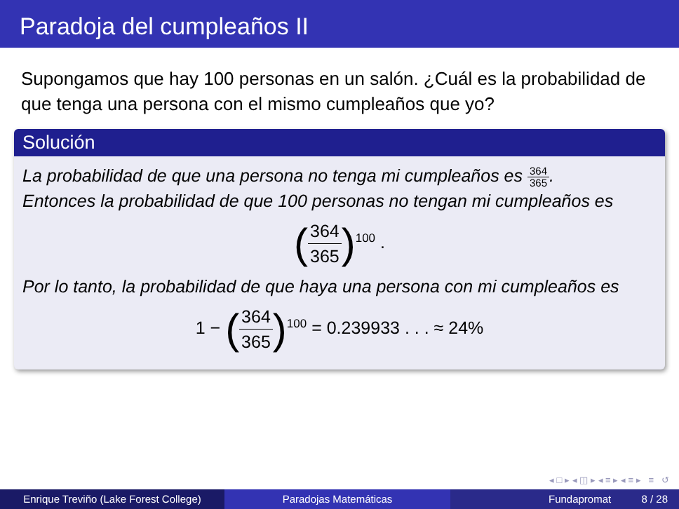Paradoja del cumpleaños II
Supongamos que hay 100 personas en un salón. ¿Cuál es la probabilidad de que tenga una persona con el mismo cumpleaños que yo?
Solución
La probabilidad de que una persona no tenga mi cumpleaños es 364 365.
Entonces la probabilidad de que 100 personas no tengan mi cumpleaños es
(364 365)<sup>100</sup> .
Por lo tanto, la probabilidad de que haya una persona con mi cumpleaños es
1 − (364 365)<sup>100</sup> = 0.239933 . . . ≈ 24%
◂ □ ▸ ◂ ◫ ▸ ◂ ≡ ▸ ◂ ≡ ▸ ≡ ↺
Enrique Treviño (Lake Forest College)
Paradojas Matemáticas Fundapromat 8 / 28